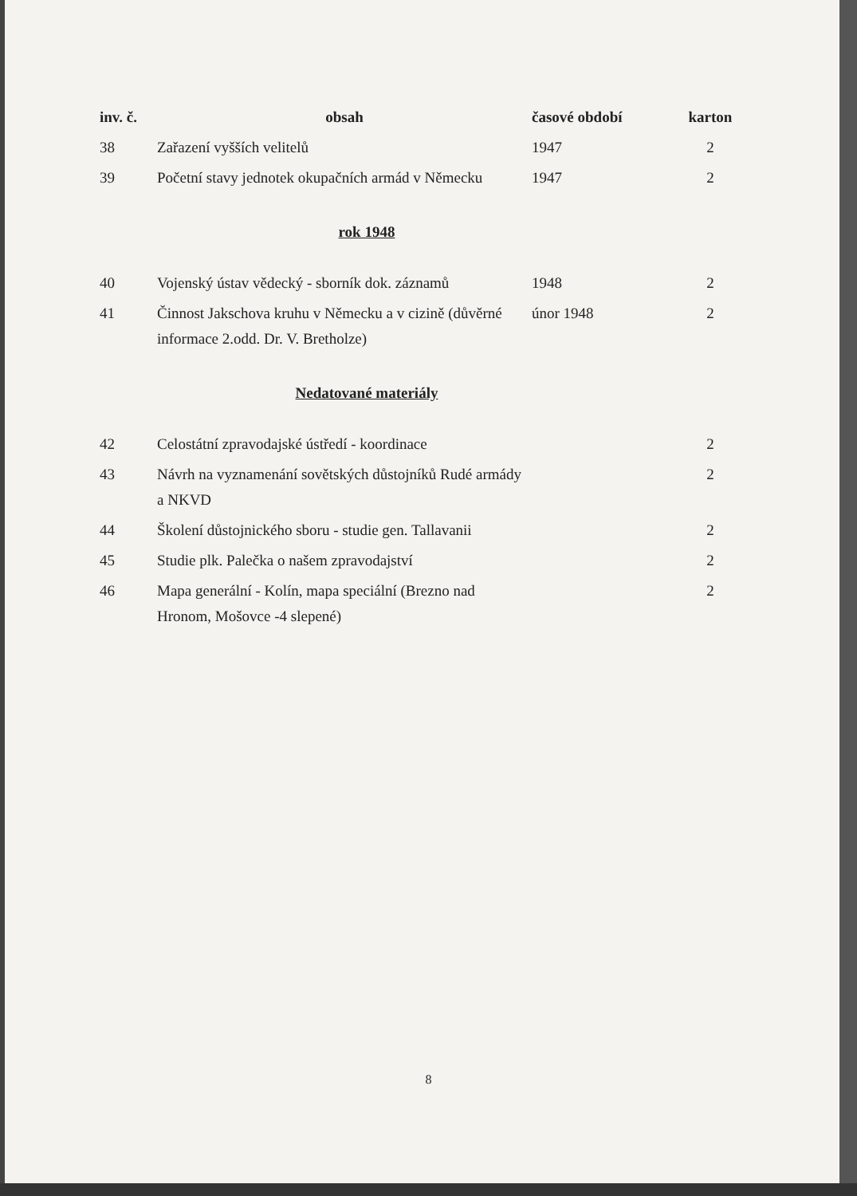| inv. č. | obsah | časové období | karton |
| --- | --- | --- | --- |
| 38 | Zařazení vyšších velitelů | 1947 | 2 |
| 39 | Početní stavy jednotek okupačních armád v Německu | 1947 | 2 |
rok 1948
| 40 | Vojenský ústav vědecký - sborník dok. záznamů | 1948 | 2 |
| 41 | Činnost Jakschova kruhu v Německu a v cizině (důvěrné informace 2.odd. Dr. V. Bretholze) | únor 1948 | 2 |
Nedatované materiály
| 42 | Celostátní zpravodajské ústředí - koordinace | | 2 |
| 43 | Návrh na vyznamenání sovětských důstojníků Rudé armády a NKVD | | 2 |
| 44 | Školení důstojnického sboru - studie gen. Tallavanii | | 2 |
| 45 | Studie plk. Palečka o našem zpravodajství | | 2 |
| 46 | Mapa generální - Kolín, mapa speciální (Brezno nad Hronom, Mošovce -4 slepené) | | 2 |
8